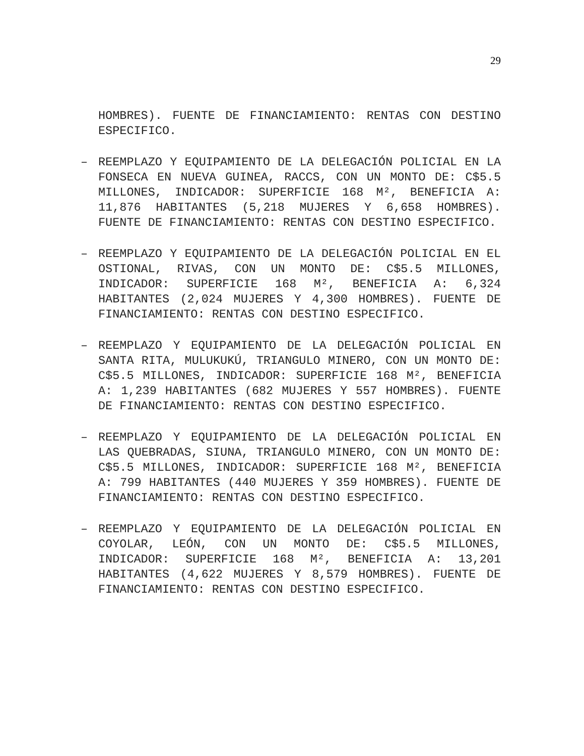29
HOMBRES). FUENTE DE FINANCIAMIENTO: RENTAS CON DESTINO ESPECIFICO.
–
REEMPLAZO Y EQUIPAMIENTO DE LA DELEGACIÓN POLICIAL EN LA FONSECA EN NUEVA GUINEA, RACCS, CON UN MONTO DE: C$5.5 MILLONES, INDICADOR: SUPERFICIE 168 M², BENEFICIA A: 11,876 HABITANTES (5,218 MUJERES Y 6,658 HOMBRES). FUENTE DE FINANCIAMIENTO: RENTAS CON DESTINO ESPECIFICO.
–
REEMPLAZO Y EQUIPAMIENTO DE LA DELEGACIÓN POLICIAL EN EL OSTIONAL, RIVAS, CON UN MONTO DE: C$5.5 MILLONES, INDICADOR: SUPERFICIE 168 M², BENEFICIA A: 6,324 HABITANTES (2,024 MUJERES Y 4,300 HOMBRES). FUENTE DE FINANCIAMIENTO: RENTAS CON DESTINO ESPECIFICO.
–
REEMPLAZO Y EQUIPAMIENTO DE LA DELEGACIÓN POLICIAL EN SANTA RITA, MULUKUKÚ, TRIANGULO MINERO, CON UN MONTO DE: C$5.5 MILLONES, INDICADOR: SUPERFICIE 168 M², BENEFICIA A: 1,239 HABITANTES (682 MUJERES Y 557 HOMBRES). FUENTE DE FINANCIAMIENTO: RENTAS CON DESTINO ESPECIFICO.
–
REEMPLAZO Y EQUIPAMIENTO DE LA DELEGACIÓN POLICIAL EN LAS QUEBRADAS, SIUNA, TRIANGULO MINERO, CON UN MONTO DE: C$5.5 MILLONES, INDICADOR: SUPERFICIE 168 M², BENEFICIA A: 799 HABITANTES (440 MUJERES Y 359 HOMBRES). FUENTE DE FINANCIAMIENTO: RENTAS CON DESTINO ESPECIFICO.
–
REEMPLAZO Y EQUIPAMIENTO DE LA DELEGACIÓN POLICIAL EN COYOLAR, LEÓN, CON UN MONTO DE: C$5.5 MILLONES, INDICADOR: SUPERFICIE 168 M², BENEFICIA A: 13,201 HABITANTES (4,622 MUJERES Y 8,579 HOMBRES). FUENTE DE FINANCIAMIENTO: RENTAS CON DESTINO ESPECIFICO.